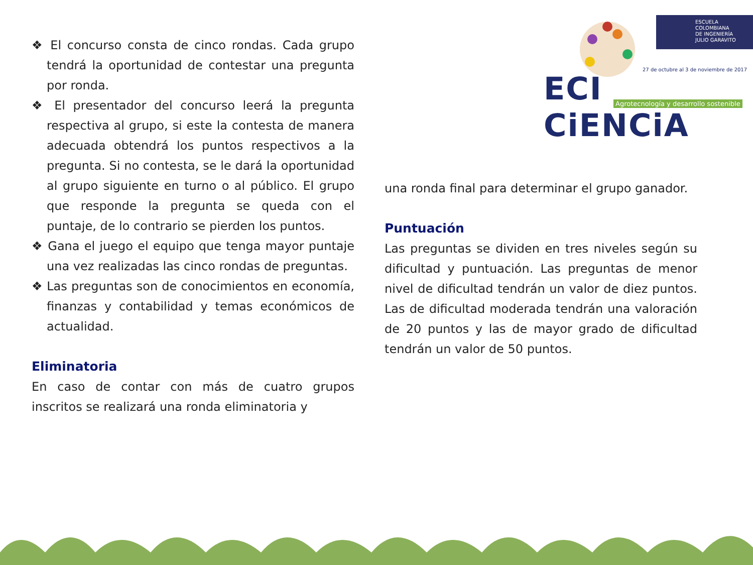ESCUELA
COLOMBIANA
DE INGENIERÍA
JULIO GARAVITO
27 de octubre al 3 de noviembre de 2017
ECI CiENCiA
Agrotecnología y desarrollo sostenible
❖ El concurso consta de cinco rondas. Cada grupo tendrá la oportunidad de contestar una pregunta por ronda.
❖ El presentador del concurso leerá la pregunta respectiva al grupo, si este la contesta de manera adecuada obtendrá los puntos respectivos a la pregunta. Si no contesta, se le dará la oportunidad al grupo siguiente en turno o al público. El grupo que responde la pregunta se queda con el puntaje, de lo contrario se pierden los puntos.
❖ Gana el juego el equipo que tenga mayor puntaje una vez realizadas las cinco rondas de preguntas.
❖ Las preguntas son de conocimientos en economía, finanzas y contabilidad y temas económicos de actualidad.
Eliminatoria
En caso de contar con más de cuatro grupos inscritos se realizará una ronda eliminatoria y
una ronda final para determinar el grupo ganador.
Puntuación
Las preguntas se dividen en tres niveles según su dificultad y puntuación. Las preguntas de menor nivel de dificultad tendrán un valor de diez puntos. Las de dificultad moderada tendrán una valoración de 20 puntos y las de mayor grado de dificultad tendrán un valor de 50 puntos.